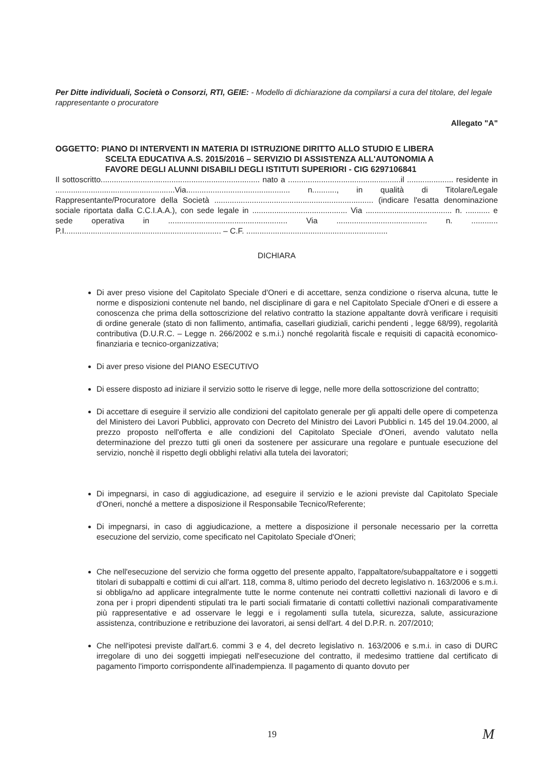Per Ditte individuali, Società o Consorzi, RTI, GEIE: - Modello di dichiarazione da compilarsi a cura del titolare, del legale rappresentante o procuratore
Allegato "A"
OGGETTO: PIANO DI INTERVENTI IN MATERIA DI ISTRUZIONE DIRITTO ALLO STUDIO E LIBERA
SCELTA EDUCATIVA A.S. 2015/2016 – SERVIZIO DI ASSISTENZA ALL'AUTONOMIA A
FAVORE DEGLI ALUNNI DISABILI DEGLI ISTITUTI SUPERIORI - CIG 6297106841
Il sottoscritto........................................................................ nato a ...................................................il ..................... residente in ......................................................Via............................................... n..........., in qualità di Titolare/Legale Rappresentante/Procuratore della Società ........................................................................ (indicare l'esatta denominazione sociale riportata dalla C.C.I.A.A.), con sede legale in ........................................... Via ....................................... n. ........... e sede operativa in ...................................................... Via ......................................... n. ............ P.I....................................................................... – C.F. ................................................................
DICHIARA
Di aver preso visione del Capitolato Speciale d'Oneri e di accettare, senza condizione o riserva alcuna, tutte le norme e disposizioni contenute nel bando, nel disciplinare di gara e nel Capitolato Speciale d'Oneri e di essere a conoscenza che prima della sottoscrizione del relativo contratto la stazione appaltante dovrà verificare i requisiti di ordine generale (stato di non fallimento, antimafia, casellari giudiziali, carichi pendenti , legge 68/99), regolarità contributiva (D.U.R.C. – Legge n. 266/2002 e s.m.i.) nonché regolarità fiscale e requisiti di capacità economico-finanziaria e tecnico-organizzativa;
Di aver preso visione del PIANO ESECUTIVO
Di essere disposto ad iniziare il servizio sotto le riserve di legge, nelle more della sottoscrizione del contratto;
Di accettare di eseguire il servizio alle condizioni del capitolato generale per gli appalti delle opere di competenza del Ministero dei Lavori Pubblici, approvato con Decreto del Ministro dei Lavori Pubblici n. 145 del 19.04.2000, al prezzo proposto nell'offerta e alle condizioni del Capitolato Speciale d'Oneri, avendo valutato nella determinazione del prezzo tutti gli oneri da sostenere per assicurare una regolare e puntuale esecuzione del servizio, nonchè il rispetto degli obblighi relativi alla tutela dei lavoratori;
Di impegnarsi, in caso di aggiudicazione, ad eseguire il servizio e le azioni previste dal Capitolato Speciale d'Oneri, nonché a mettere a disposizione il Responsabile Tecnico/Referente;
Di impegnarsi, in caso di aggiudicazione, a mettere a disposizione il personale necessario per la corretta esecuzione del servizio, come specificato nel Capitolato Speciale d'Oneri;
Che nell'esecuzione del servizio che forma oggetto del presente appalto, l'appaltatore/subappaltatore e i soggetti titolari di subappalti e cottimi di cui all'art. 118, comma 8, ultimo periodo del decreto legislativo n. 163/2006 e s.m.i. si obbliga/no ad applicare integralmente tutte le norme contenute nei contratti collettivi nazionali di lavoro e di zona per i propri dipendenti stipulati tra le parti sociali firmatarie di contatti collettivi nazionali comparativamente più rappresentative e ad osservare le leggi e i regolamenti sulla tutela, sicurezza, salute, assicurazione assistenza, contribuzione e retribuzione dei lavoratori, ai sensi dell'art. 4 del D.P.R. n. 207/2010;
Che nell'ipotesi previste dall'art.6. commi 3 e 4, del decreto legislativo n. 163/2006 e s.m.i. in caso di DURC irregolare di uno dei soggetti impiegati nell'esecuzione del contratto, il medesimo trattiene dal certificato di pagamento l'importo corrispondente all'inadempienza. Il pagamento di quanto dovuto per
19 M